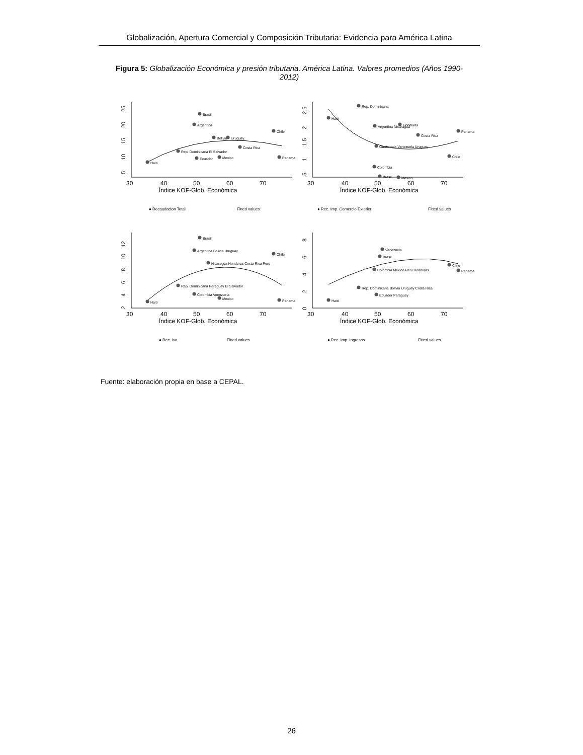Globalización, Apertura Comercial y Composición Tributaria: Evidencia para América Latina
Figura 5: Globalización Económica y presión tributaria. América Latina. Valores promedios (Años 1990- 2012)
Haiti
Brasil
Argentina
Chile
Bolivia
Uruguay
Costa Rica
Rep. Dominicana El Salvador
Panama
Ecuador
Mexico
5
10
15
20
25
30
40
50
60
70
Índice KOF-Glob. Económica
● Recaudacion Total
Fitted values
Rep. Dominicana
Haiti
Honduras
Argentina Nicaragua
Panama
Costa Rica
Guatemala Venezuela Uruguay
Chile
Colombia
Brasil
Mexico
.5
1
1.5
2
2.5
30
40
50
60
70
Índice KOF-Glob. Económica
● Rec. Imp. Comercio Exterior
Fitted values
Brasil
Argentina Bolivia Uruguay
Chile
Nicaragua Honduras Costa Rica Peru
Rep. Dominicana Paraguay El Salvador
Colombia Venezuela
Mexico
Haiti
Panama
2
4
6
8
10
12
30
40
50
60
70
Índice KOF-Glob. Económica
● Rec. Iva
Fitted values
Venezuela
Brasil
Chile
Panama
Colombia Mexico Peru Honduras
Rep. Dominicana Bolivia Uruguay Costa Rica
Ecuador Paraguay
Haiti
0
2
4
6
8
30
40
50
60
70
Índice KOF-Glob. Económica
● Rec. Imp. Ingresos
Fitted values
Fuente: elaboración propia en base a CEPAL.
26